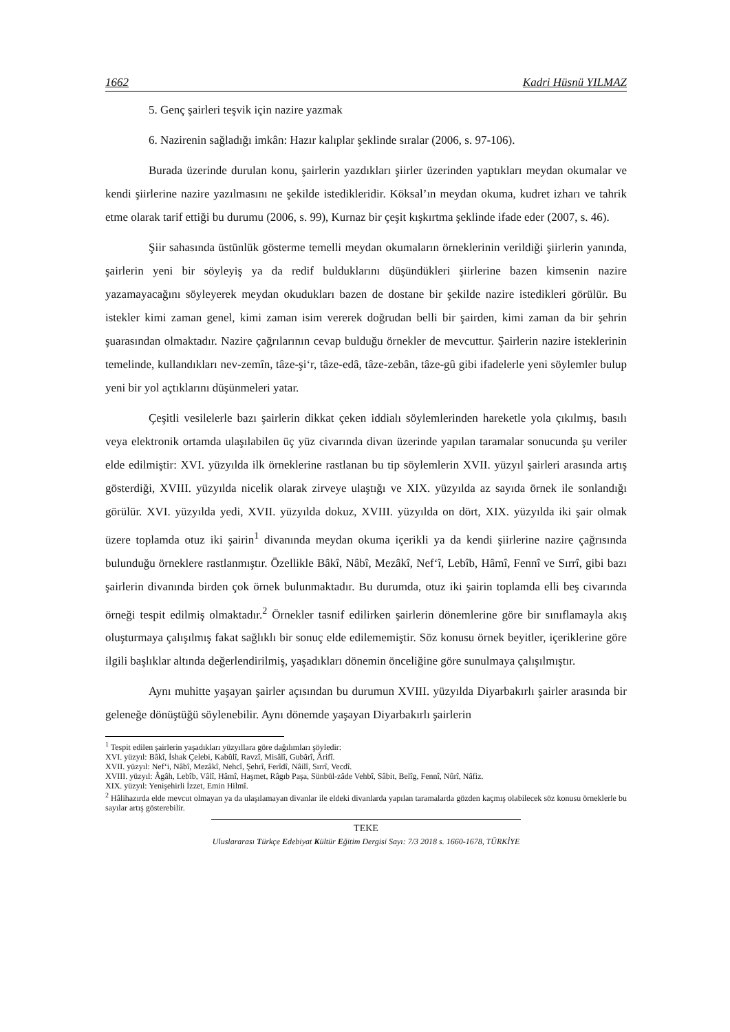1662 Kadri Hüsnü YILMAZ
5. Genç şairleri teşvik için nazire yazmak
6. Nazirenin sağladığı imkân: Hazır kalıplar şeklinde sıralar (2006, s. 97-106).
Burada üzerinde durulan konu, şairlerin yazdıkları şiirler üzerinden yaptıkları meydan okumalar ve kendi şiirlerine nazire yazılmasını ne şekilde istedikleridir. Köksal’ın meydan okuma, kudret izharı ve tahrik etme olarak tarif ettiği bu durumu (2006, s. 99), Kurnaz bir çeşit kışkırtma şeklinde ifade eder (2007, s. 46).
Şiir sahasında üstünlük gösterme temelli meydan okumaların örneklerinin verildiği şiirlerin yanında, şairlerin yeni bir söyleyiş ya da redif bulduklarını düşündükleri şiirlerine bazen kimsenin nazire yazamayacağını söyleyerek meydan okudukları bazen de dostane bir şekilde nazire istedikleri görülür. Bu istekler kimi zaman genel, kimi zaman isim vererek doğrudan belli bir şairden, kimi zaman da bir şehrin şuarasından olmaktadır. Nazire çağrılarının cevap bulduğu örnekler de mevcuttur. Şairlerin nazire isteklerinin temelinde, kullandıkları nev-zemîn, tâze-şi‘r, tâze-edâ, tâze-zebân, tâze-gû gibi ifadelerle yeni söylemler bulup yeni bir yol açtıklarını düşünmeleri yatar.
Çeşitli vesilelerle bazı şairlerin dikkat çeken iddialı söylemlerinden hareketle yola çıkılmış, basılı veya elektronik ortamda ulaşılabilen üç yüz civarında divan üzerinde yapılan taramalar sonucunda şu veriler elde edilmiştir: XVI. yüzyılda ilk örneklerine rastlanan bu tip söylemlerin XVII. yüzyıl şairleri arasında artış gösterdiği, XVIII. yüzyılda nicelik olarak zirveye ulaştığı ve XIX. yüzyılda az sayıda örnek ile sonlandığı görülür. XVI. yüzyılda yedi, XVII. yüzyılda dokuz, XVIII. yüzyılda on dört, XIX. yüzyılda iki şair olmak üzere toplamda otuz iki şairin<sup>1</sup> divanında meydan okuma içerikli ya da kendi şiirlerine nazire çağrısında bulunduğu örneklere rastlanmıştır. Özellikle Bâkî, Nâbî, Mezâkî, Nef‘î, Lebîb, Hâmî, Fennî ve Sırrî, gibi bazı şairlerin divanında birden çok örnek bulunmaktadır. Bu durumda, otuz iki şairin toplamda elli beş civarında örneği tespit edilmiş olmaktadır.<sup>2</sup> Örnekler tasnif edilirken şairlerin dönemlerine göre bir sınıflamayla akış oluşturmaya çalışılmış fakat sağlıklı bir sonuç elde edilememiştir. Söz konusu örnek beyitler, içeriklerine göre ilgili başlıklar altında değerlendirilmiş, yaşadıkları dönemin önceliğine göre sunulmaya çalışılmıştır.
Aynı muhitte yaşayan şairler açısından bu durumun XVIII. yüzyılda Diyarbakırlı şairler arasında bir geleneğe dönüştüğü söylenebilir. Aynı dönemde yaşayan Diyarbakırlı şairlerin
<sup>1</sup> Tespit edilen şairlerin yaşadıkları yüzyıllara göre dağılımları şöyledir:
XVI. yüzyıl: Bâkî, İshak Çelebi, Kabûlî, Ravzî, Misâlî, Gubârî, Ârifî.
XVII. yüzyıl: Nef‘i, Nâbî, Mezâkî, Nehcî, Şehrî, Ferîdî, Nâilî, Sırrî, Vecdî.
XVIII. yüzyıl: Âgâh, Lebîb, Vâlî, Hâmî, Haşmet, Râgıb Paşa, Sünbül-zâde Vehbî, Sâbit, Belîg, Fennî, Nûrî, Nâfiz.
XIX. yüzyıl: Yenişehirli İzzet, Emin Hilmî.
<sup>2</sup> Hâlihazırda elde mevcut olmayan ya da ulaşılamayan divanlar ile eldeki divanlarda yapılan taramalarda gözden kaçmış olabilecek söz konusu örneklerle bu sayılar artış gösterebilir.
TEKE
Uluslararası Türkçe Edebiyat Kültür Eğitim Dergisi Sayı: 7/3 2018 s. 1660-1678, TÜRKİYE